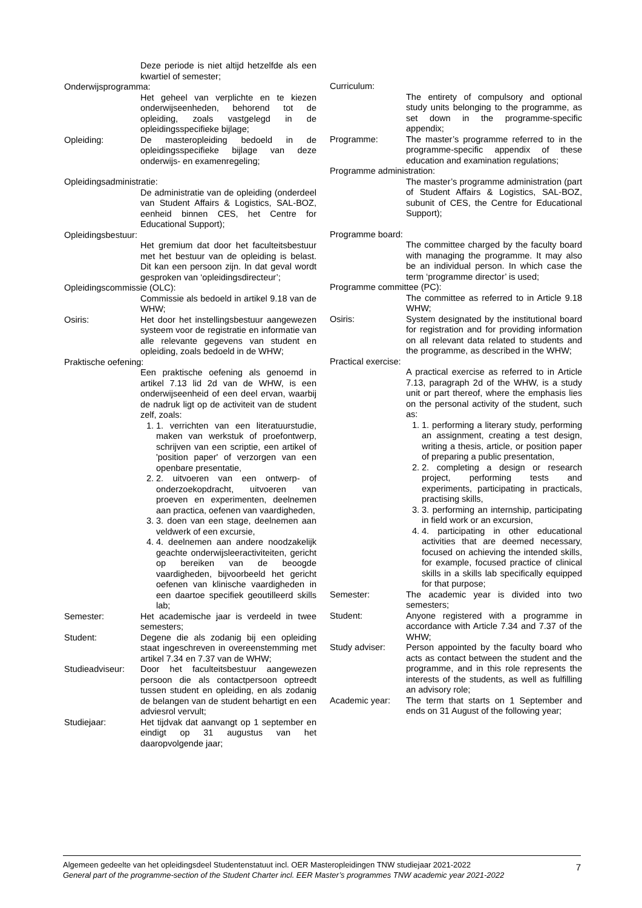Deze periode is niet altijd hetzelfde als een kwartiel of semester;
Onderwijsprogramma:
Het geheel van verplichte en te kiezen onderwijseenheden, behorend tot de opleiding, zoals vastgelegd in de opleidingsspecifieke bijlage;
Opleiding: De masteropleiding bedoeld in de opleidingsspecifieke bijlage van deze onderwijs- en examenregeling;
Opleidingsadministratie:
De administratie van de opleiding (onderdeel van Student Affairs & Logistics, SAL-BOZ, eenheid binnen CES, het Centre for Educational Support);
Opleidingsbestuur:
Het gremium dat door het faculteitsbestuur met het bestuur van de opleiding is belast. Dit kan een persoon zijn. In dat geval wordt gesproken van ‘opleidingsdirecteur’;
Opleidingscommissie (OLC):
Commissie als bedoeld in artikel 9.18 van de WHW;
Osiris: Het door het instellingsbestuur aangewezen systeem voor de registratie en informatie van alle relevante gegevens van student en opleiding, zoals bedoeld in de WHW;
Praktische oefening:
Een praktische oefening als genoemd in artikel 7.13 lid 2d van de WHW, is een onderwijseenheid of een deel ervan, waarbij de nadruk ligt op de activiteit van de student zelf, zoals:
1. 1. verrichten van een literatuurstudie, maken van werkstuk of proefontwerp, schrijven van een scriptie, een artikel of 'position paper' of verzorgen van een openbare presentatie,
2. 2. uitvoeren van een ontwerp- of onderzoekopdracht, uitvoeren van proeven en experimenten, deelnemen aan practica, oefenen van vaardigheden,
3. 3. doen van een stage, deelnemen aan veldwerk of een excursie,
4. 4. deelnemen aan andere noodzakelijk geachte onderwijsleeractiviteiten, gericht op bereiken van de beoogde vaardigheden, bijvoorbeeld het gericht oefenen van klinische vaardigheden in een daartoe specifiek geoutilleerd skills lab;
Semester: Het academische jaar is verdeeld in twee semesters;
Student: Degene die als zodanig bij een opleiding staat ingeschreven in overeenstemming met artikel 7.34 en 7.37 van de WHW;
Studieadviseur:
Door het faculteitsbestuur aangewezen persoon die als contactpersoon optreedt tussen student en opleiding, en als zodanig de belangen van de student behartigt en een adviesrol vervult;
Studiejaar: Het tijdvak dat aanvangt op 1 september en eindigt op 31 augustus van het daaropvolgende jaar;
Curriculum:
The entirety of compulsory and optional study units belonging to the programme, as set down in the programme-specific appendix;
Programme: The master’s programme referred to in the programme-specific appendix of these education and examination regulations;
Programme administration:
The master’s programme administration (part of Student Affairs & Logistics, SAL-BOZ, subunit of CES, the Centre for Educational Support);
Programme board:
The committee charged by the faculty board with managing the programme. It may also be an individual person. In which case the term ‘programme director’ is used;
Programme committee (PC):
The committee as referred to in Article 9.18 WHW;
Osiris: System designated by the institutional board for registration and for providing information on all relevant data related to students and the programme, as described in the WHW;
Practical exercise:
A practical exercise as referred to in Article 7.13, paragraph 2d of the WHW, is a study unit or part thereof, where the emphasis lies on the personal activity of the student, such as:
1. 1. performing a literary study, performing an assignment, creating a test design, writing a thesis, article, or position paper of preparing a public presentation,
2. 2. completing a design or research project, performing tests and experiments, participating in practicals, practising skills,
3. 3. performing an internship, participating in field work or an excursion,
4. 4. participating in other educational activities that are deemed necessary, focused on achieving the intended skills, for example, focused practice of clinical skills in a skills lab specifically equipped for that purpose;
Semester: The academic year is divided into two semesters;
Student: Anyone registered with a programme in accordance with Article 7.34 and 7.37 of the WHW;
Study adviser: Person appointed by the faculty board who acts as contact between the student and the programme, and in this role represents the interests of the students, as well as fulfilling an advisory role;
Academic year: The term that starts on 1 September and ends on 31 August of the following year;
Algemeen gedeelte van het opleidingsdeel Studentenstatuut incl. OER Masteropleidingen TNW studiejaar 2021-2022
General part of the programme-section of the Student Charter incl. EER Master’s programmes TNW academic year 2021-2022
7